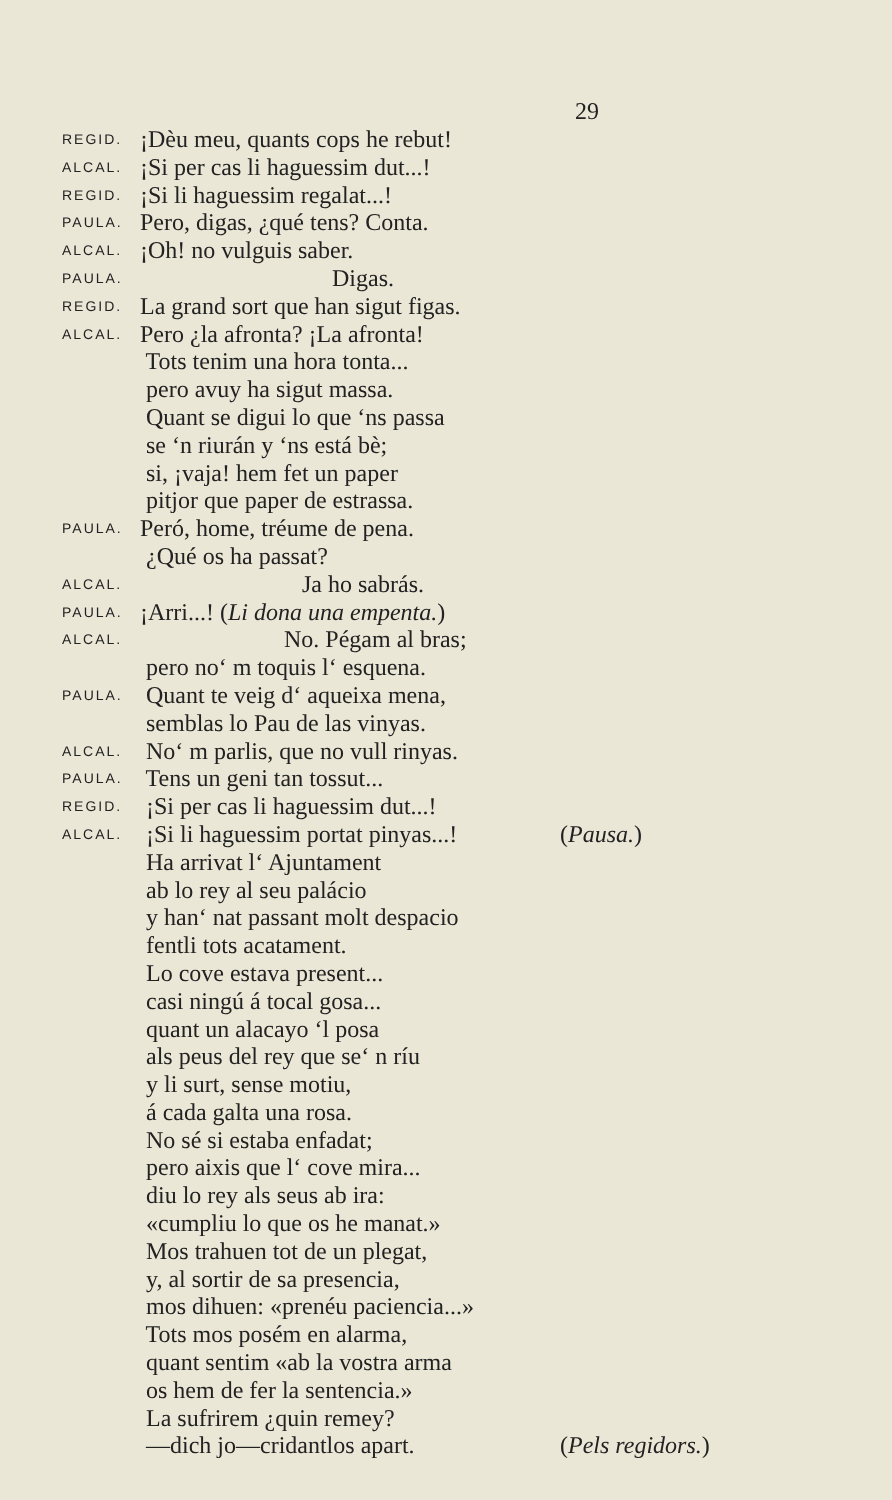29
REGID. ¡Dèu meu, quants cops he rebut!
ALCAL. ¡Si per cas li haguessim dut...!
REGID. ¡Si li haguessim regalat...!
PAULA. Pero, digas, ¿qué tens? Conta.
ALCAL. ¡Oh! no vulguis saber.
PAULA. Digas.
REGID. La grand sort que han sigut figas.
ALCAL. Pero ¿la afronta? ¡La afronta!
Tots tenim una hora tonta...
pero avuy ha sigut massa.
Quant se digui lo que ‘ns passa
se ‘n riurán y ‘ns está bè;
si, ¡vaja! hem fet un paper
pitjor que paper de estrassa.
PAULA. Peró, home, tréume de pena.
¿Qué os ha passat?
ALCAL. Ja ho sabrás.
PAULA. ¡Arri...! (Li dona una empenta.)
ALCAL. No. Pégam al bras;
pero no‘ m toquis l‘ esquena.
PAULA. Quant te veig d‘ aqueixa mena,
semblas lo Pau de las vinyas.
ALCAL. No‘ m parlis, que no vull rinyas.
PAULA. Tens un geni tan tossut...
REGID. ¡Si per cas li haguessim dut...!
ALCAL. ¡Si li haguessim portat pinyas...! (Pausa.)
Ha arrivat l‘ Ajuntament
ab lo rey al seu palácio
y han‘ nat passant molt despacio
fentli tots acatament.
Lo cove estava present...
casi ningú á tocal gosa...
quant un alacayo ‘l posa
als peus del rey que se‘ n ríu
y li surt, sense motiu,
á cada galta una rosa.
No sé si estaba enfadat;
pero aixis que l‘ cove mira...
diu lo rey als seus ab ira:
«cumpliu lo que os he manat.»
Mos trahuen tot de un plegat,
y, al sortir de sa presencia,
mos dihuen: «prenéu paciencia...»
Tots mos posém en alarma,
quant sentim «ab la vostra arma
os hem de fer la sentencia.»
La sufrirem ¿quin remey?
—dich jo—cridantlos apart. (Pels regidors.)